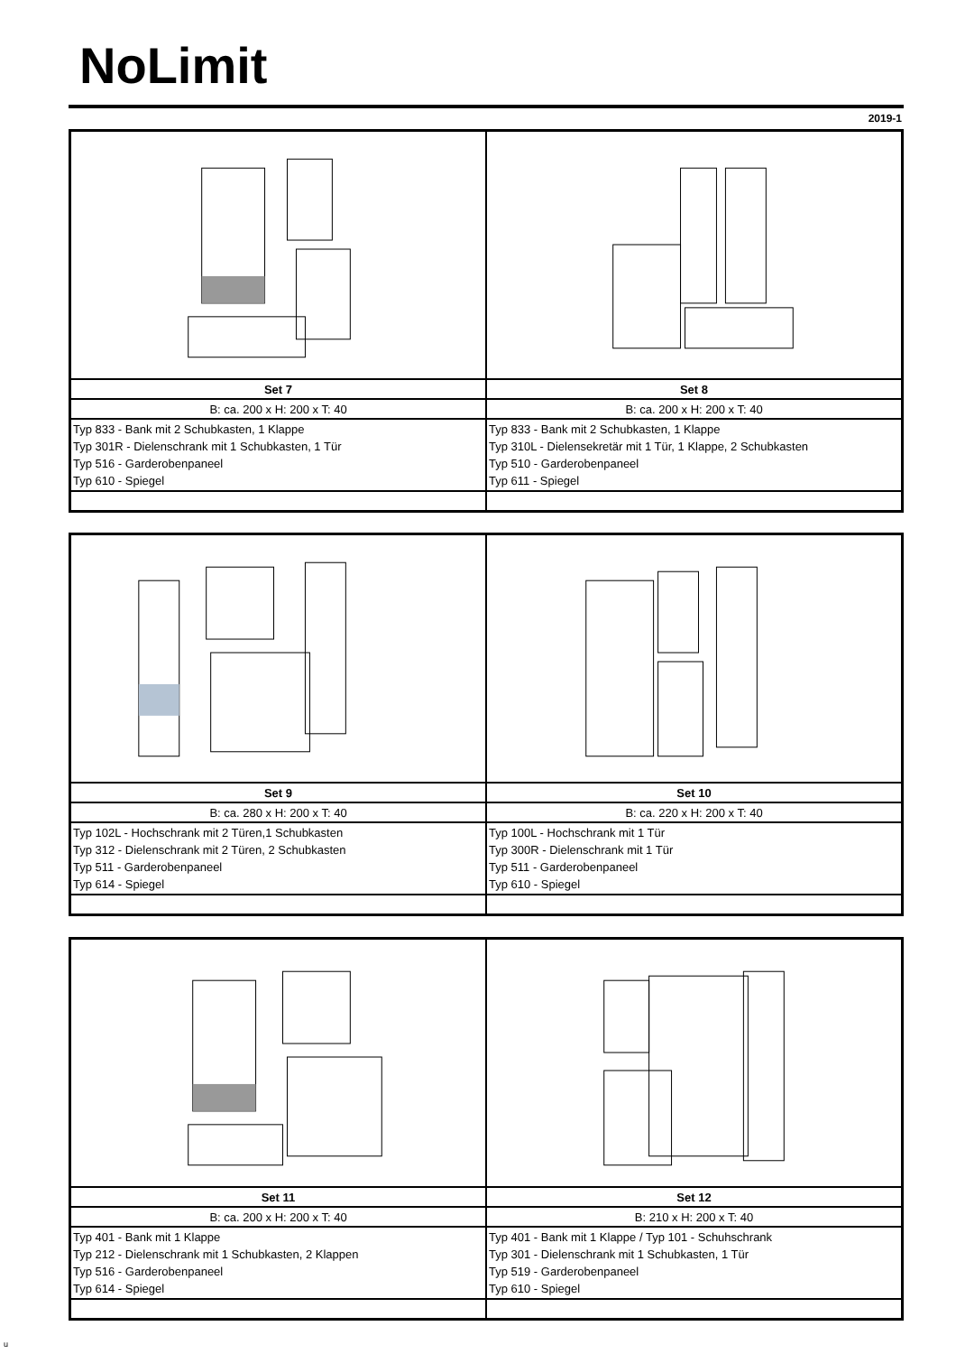NoLimit
2019-1
| Set 7 | Set 8 |
| --- | --- |
| B: ca. 200 x H: 200 x T: 40 | B: ca. 200 x H: 200 x T: 40 |
| Typ 833 - Bank mit 2 Schubkasten, 1 Klappe Typ 301R - Dielenschrank mit 1 Schubkasten, 1 Tür Typ 516 - Garderobenpaneel Typ 610 - Spiegel | Typ 833 - Bank mit 2 Schubkasten, 1 Klappe Typ 310L - Dielensekretär mit 1 Tür, 1 Klappe, 2 Schubkasten Typ 510 - Garderobenpaneel Typ 611 - Spiegel |
| Set 9 | Set 10 |
| --- | --- |
| B: ca. 280 x H: 200 x T: 40 | B: ca. 220 x H: 200 x T: 40 |
| Typ 102L - Hochschrank mit 2 Türen,1 Schubkasten Typ 312 - Dielenschrank mit 2 Türen, 2 Schubkasten Typ 511 - Garderobenpaneel Typ 614 - Spiegel | Typ 100L - Hochschrank mit 1 Tür Typ 300R - Dielenschrank mit 1 Tür Typ 511 - Garderobenpaneel Typ 610 - Spiegel |
| Set 11 | Set 12 |
| --- | --- |
| B: ca. 200 x H: 200 x T: 40 | B: 210 x H: 200 x T: 40 |
| Typ 401 - Bank mit 1 Klappe Typ 212 - Dielenschrank mit 1 Schubkasten, 2 Klappen Typ 516 - Garderobenpaneel Typ 614 - Spiegel | Typ 401 - Bank mit 1 Klappe / Typ 101 - Schuhschrank Typ 301 - Dielenschrank mit 1 Schubkasten, 1 Tür Typ 519 - Garderobenpaneel Typ 610 - Spiegel |
u